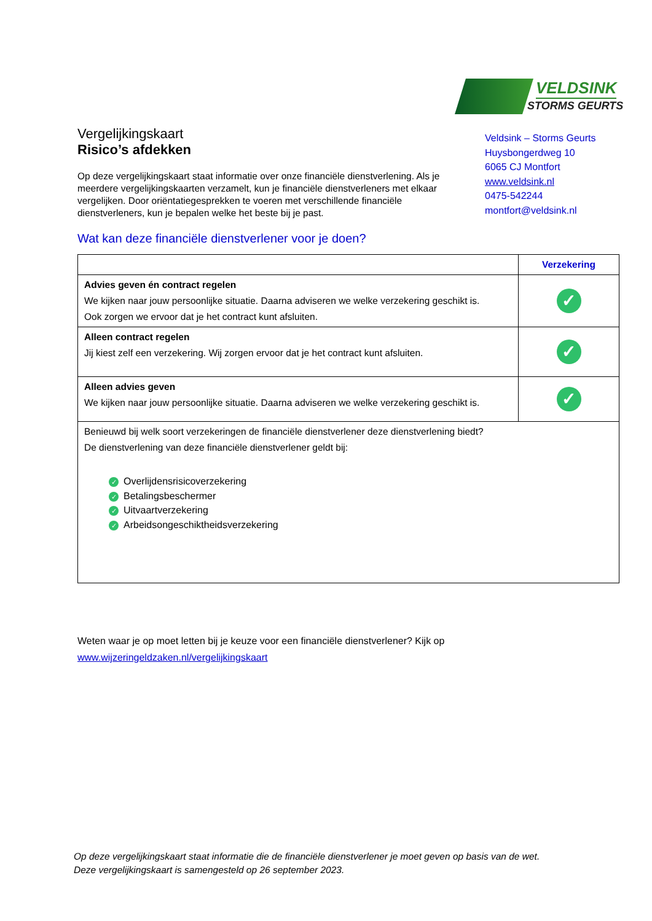VELDSINK
STORMS GEURTS
Vergelijkingskaart
Risico’s afdekken
Op deze vergelijkingskaart staat informatie over onze financiële dienstverlening. Als je meerdere vergelijkingskaarten verzamelt, kun je financiële dienstverleners met elkaar vergelijken. Door oriëntatiegesprekken te voeren met verschillende financiële dienstverleners, kun je bepalen welke het beste bij je past.
Veldsink – Storms Geurts
Huysbongerdweg 10
6065 CJ Montfort
www.veldsink.nl
0475-542244
montfort@veldsink.nl
Wat kan deze financiële dienstverlener voor je doen?
| | Verzekering |
| --- | --- |
| Advies geven én contract regelen We kijken naar jouw persoonlijke situatie. Daarna adviseren we welke verzekering geschikt is. Ook zorgen we ervoor dat je het contract kunt afsluiten. | ✓ |
| Alleen contract regelen Jij kiest zelf een verzekering. Wij zorgen ervoor dat je het contract kunt afsluiten. | ✓ |
| Alleen advies geven We kijken naar jouw persoonlijke situatie. Daarna adviseren we welke verzekering geschikt is. | ✓ |
| Benieuwd bij welk soort verzekeringen de financiële dienstverlener deze dienstverlening biedt? De dienstverlening van deze financiële dienstverlener geldt bij: ✓ Overlijdensrisicoverzekering ✓ Betalingsbeschermer ✓ Uitvaartverzekering ✓ Arbeidsongeschiktheidsverzekering | |
Weten waar je op moet letten bij je keuze voor een financiële dienstverlener? Kijk op
www.wijzeringeldzaken.nl/vergelijkingskaart
Op deze vergelijkingskaart staat informatie die de financiële dienstverlener je moet geven op basis van de wet.
Deze vergelijkingskaart is samengesteld op 26 september 2023.